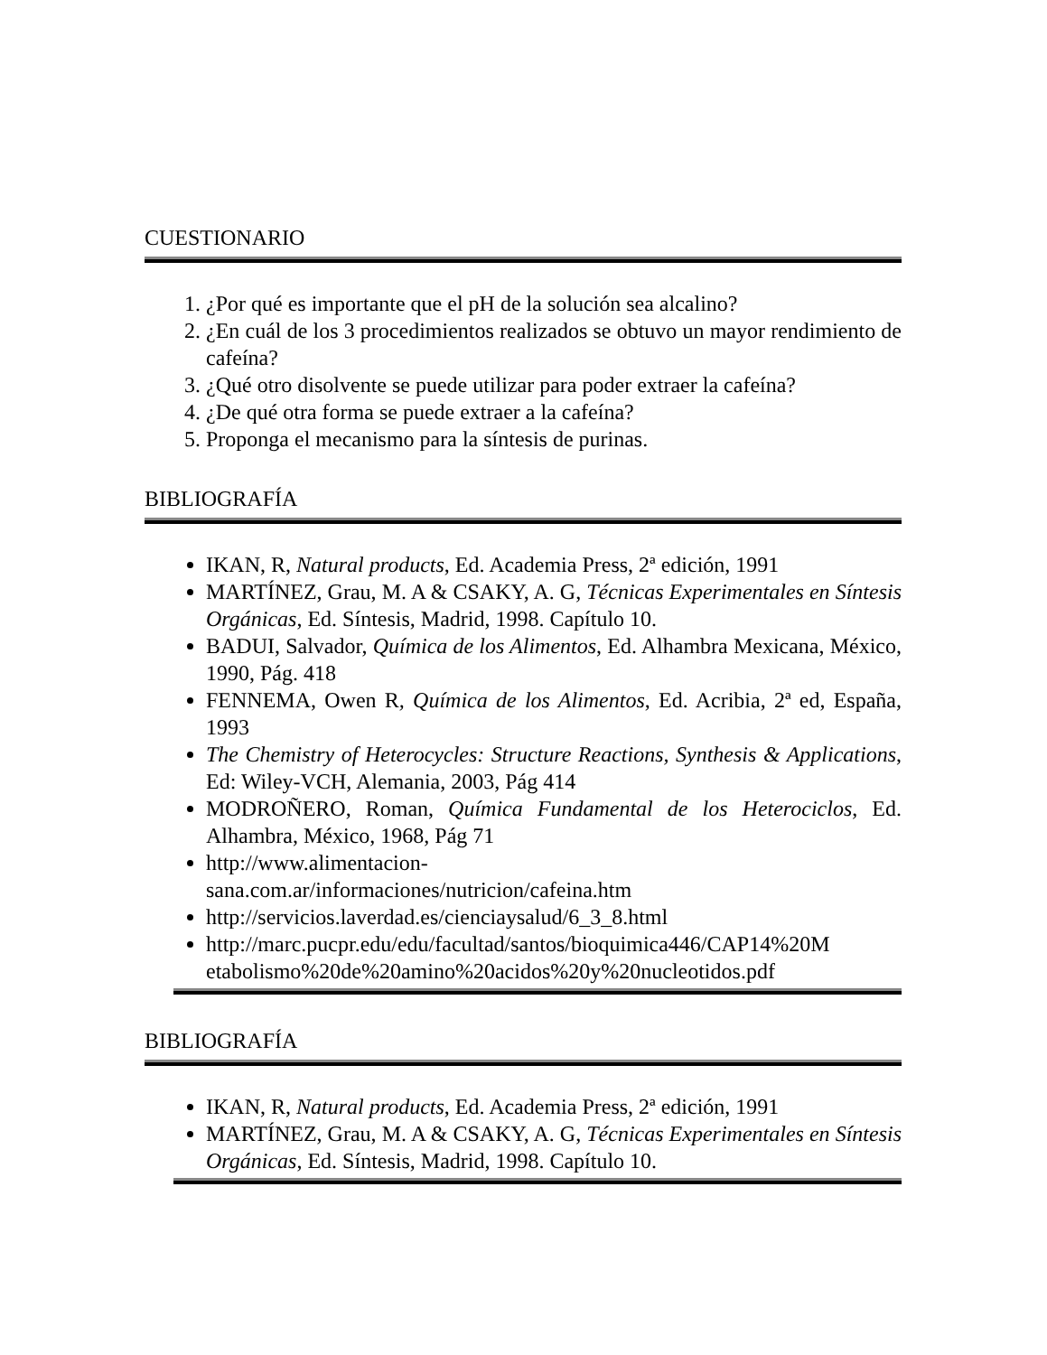CUESTIONARIO
1. ¿Por qué es importante que el pH de la solución sea alcalino?
2. ¿En cuál de los 3 procedimientos realizados se obtuvo un mayor rendimiento de cafeína?
3. ¿Qué otro disolvente se puede utilizar para poder extraer la cafeína?
4. ¿De qué otra forma se puede extraer a la cafeína?
5. Proponga el mecanismo para la síntesis de purinas.
BIBLIOGRAFÍA
IKAN, R, Natural products, Ed. Academia Press, 2ª edición, 1991
MARTÍNEZ, Grau, M. A & CSAKY, A. G, Técnicas Experimentales en Síntesis Orgánicas, Ed. Síntesis, Madrid, 1998. Capítulo 10.
BADUI, Salvador, Química de los Alimentos, Ed. Alhambra Mexicana, México, 1990, Pág. 418
FENNEMA, Owen R, Química de los Alimentos, Ed. Acribia, 2ª ed, España, 1993
The Chemistry of Heterocycles: Structure Reactions, Synthesis & Applications, Ed: Wiley-VCH, Alemania, 2003, Pág 414
MODROÑERO, Roman, Química Fundamental de los Heterociclos, Ed. Alhambra, México, 1968, Pág 71
http://www.alimentacion-
sana.com.ar/informaciones/nutricion/cafeina.htm
http://servicios.laverdad.es/cienciaysalud/6_3_8.html
http://marc.pucpr.edu/edu/facultad/santos/bioquimica446/CAP14%20M
etabolismo%20de%20amino%20acidos%20y%20nucleotidos.pdf
BIBLIOGRAFÍA
IKAN, R, Natural products, Ed. Academia Press, 2ª edición, 1991
MARTÍNEZ, Grau, M. A & CSAKY, A. G, Técnicas Experimentales en Síntesis Orgánicas, Ed. Síntesis, Madrid, 1998. Capítulo 10.